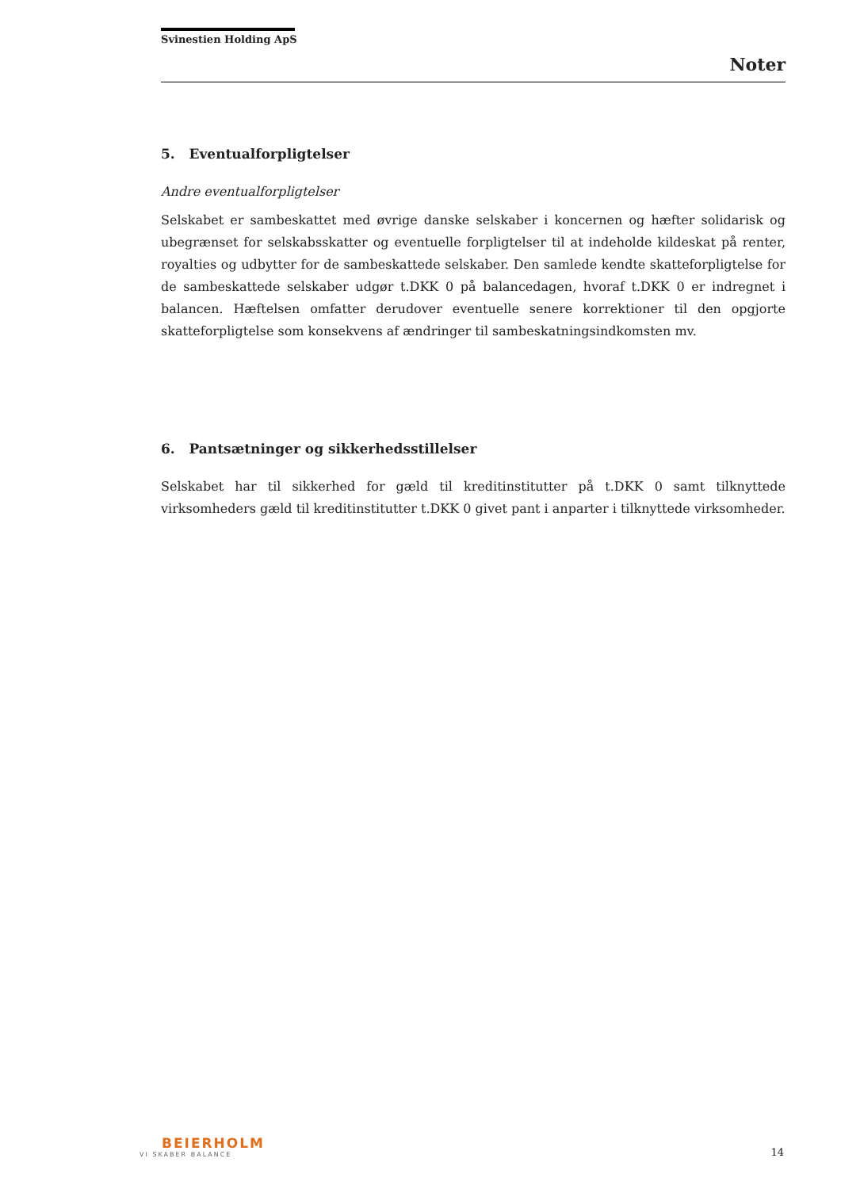Svinestien Holding ApS
Noter
5. Eventualforpligtelser
Andre eventualforpligtelser
Selskabet er sambeskattet med øvrige danske selskaber i koncernen og hæfter solidarisk og ubegrænset for selskabsskatter og eventuelle forpligtelser til at indeholde kildeskat på renter, royalties og udbytter for de sambeskattede selskaber. Den samlede kendte skatteforpligtelse for de sambeskattede selskaber udgør t.DKK 0 på balancedagen, hvoraf t.DKK 0 er indregnet i balancen. Hæftelsen omfatter derudover eventuelle senere korrektioner til den opgjorte skatteforpligtelse som konsekvens af ændringer til sambeskatningsindkomsten mv.
6. Pantsætninger og sikkerhedsstillelser
Selskabet har til sikkerhed for gæld til kreditinstitutter på t.DKK 0 samt tilknyttede virksomheders gæld til kreditinstitutter t.DKK 0 givet pant i anparter i tilknyttede virksomheder.
BEIERHOLM
VI SKABER BALANCE
14